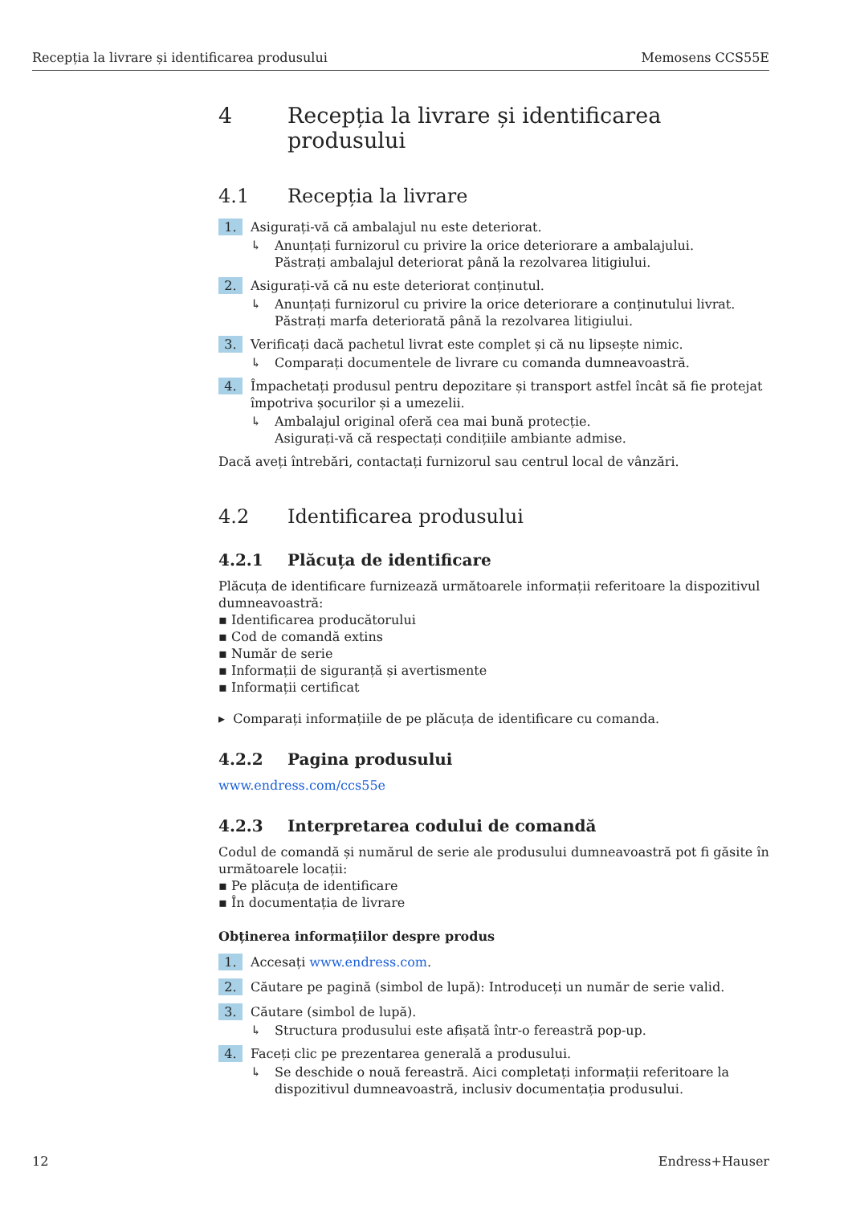Recepția la livrare și identificarea produsului Memosens CCS55E
4 Recepția la livrare și identificarea produsului
4.1 Recepția la livrare
1. Asigurați-vă că ambalajul nu este deteriorat.
↳ Anunțați furnizorul cu privire la orice deteriorare a ambalajului.
Păstrați ambalajul deteriorat până la rezolvarea litigiului.
2. Asigurați-vă că nu este deteriorat conținutul.
↳ Anunțați furnizorul cu privire la orice deteriorare a conținutului livrat.
Păstrați marfa deteriorată până la rezolvarea litigiului.
3. Verificați dacă pachetul livrat este complet și că nu lipsește nimic.
↳ Comparați documentele de livrare cu comanda dumneavoastră.
4. Împachetați produsul pentru depozitare și transport astfel încât să fie protejat împotriva șocurilor și a umezelii.
↳ Ambalajul original oferă cea mai bună protecție.
Asigurați-vă că respectați condițiile ambiante admise.
Dacă aveți întrebări, contactați furnizorul sau centrul local de vânzări.
4.2 Identificarea produsului
4.2.1 Plăcuța de identificare
Plăcuța de identificare furnizează următoarele informații referitoare la dispozitivul dumneavoastră:
▪ Identificarea producătorului
▪ Cod de comandă extins
▪ Număr de serie
▪ Informații de siguranță și avertismente
▪ Informații certificat
▸ Comparați informațiile de pe plăcuța de identificare cu comanda.
4.2.2 Pagina produsului
www.endress.com/ccs55e
4.2.3 Interpretarea codului de comandă
Codul de comandă și numărul de serie ale produsului dumneavoastră pot fi găsite în următoarele locații:
▪ Pe plăcuța de identificare
▪ În documentația de livrare
Obținerea informațiilor despre produs
1. Accesați www.endress.com.
2. Căutare pe pagină (simbol de lupă): Introduceți un număr de serie valid.
3. Căutare (simbol de lupă).
↳ Structura produsului este afișată într-o fereastră pop-up.
4. Faceți clic pe prezentarea generală a produsului.
↳ Se deschide o nouă fereastră. Aici completați informații referitoare la dispozitivul dumneavoastră, inclusiv documentația produsului.
12 Endress+Hauser